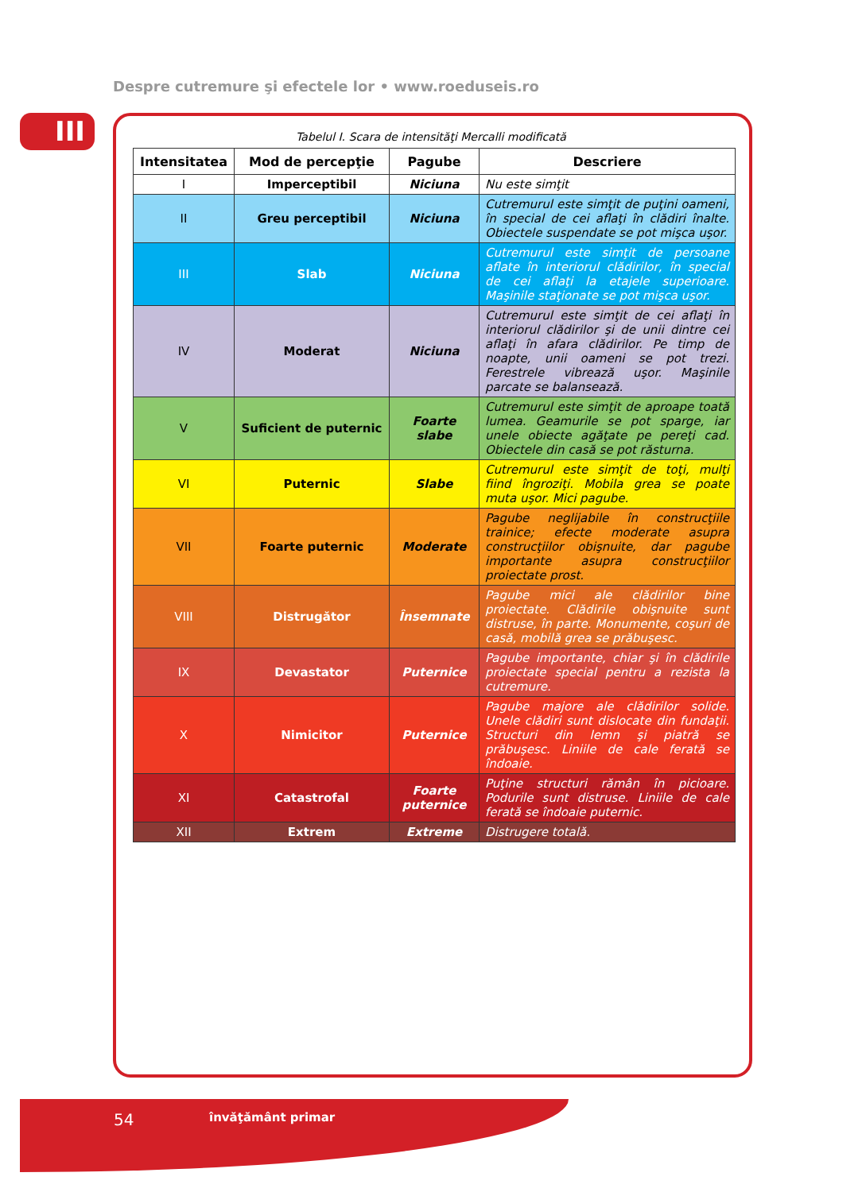Despre cutremure şi efectele lor • www.roeduseis.ro
III Tabelul I. Scara de intensităţi Mercalli modificată
| Intensitatea | Mod de percepţie | Pagube | Descriere |
| --- | --- | --- | --- |
| I | Imperceptibil | Niciuna | Nu este simţit |
| II | Greu perceptibil | Niciuna | Cutremurul este simţit de puţini oameni, în special de cei aflaţi în clădiri înalte. Obiectele suspendate se pot mişca uşor. |
| III | Slab | Niciuna | Cutremurul este simţit de persoane aflate în interiorul clădirilor, în special de cei aflaţi la etajele superioare. Maşinile staţionate se pot mişca uşor. |
| IV | Moderat | Niciuna | Cutremurul este simţit de cei aflaţi în interiorul clădirilor şi de unii dintre cei aflaţi în afara clădirilor. Pe timp de noapte, unii oameni se pot trezi. Ferestrele vibrează uşor. Maşinile parcate se balansează. |
| V | Suficient de puternic | Foarte slabe | Cutremurul este simţit de aproape toată lumea. Geamurile se pot sparge, iar unele obiecte agăţate pe pereţi cad. Obiectele din casă se pot răsturna. |
| VI | Puternic | Slabe | Cutremurul este simţit de toţi, mulţi fiind îngroziţi. Mobila grea se poate muta uşor. Mici pagube. |
| VII | Foarte puternic | Moderate | Pagube neglijabile în construcţiile trainice; efecte moderate asupra construcţiilor obişnuite, dar pagube importante asupra construcţiilor proiectate prost. |
| VIII | Distrugător | Însemnate | Pagube mici ale clădirilor bine proiectate. Clădirile obişnuite sunt distruse, în parte. Monumente, coşuri de casă, mobilă grea se prăbuşesc. |
| IX | Devastator | Puternice | Pagube importante, chiar şi în clădirile proiectate special pentru a rezista la cutremure. |
| X | Nimicitor | Puternice | Pagube majore ale clădirilor solide. Unele clădiri sunt dislocate din fundaţii. Structuri din lemn şi piatră se prăbuşesc. Liniile de cale ferată se îndoaie. |
| XI | Catastrofal | Foarte puternice | Puţine structuri rămân în picioare. Podurile sunt distruse. Liniile de cale ferată se îndoaie puternic. |
| XII | Extrem | Extreme | Distrugere totală. |
54 învăţământ primar